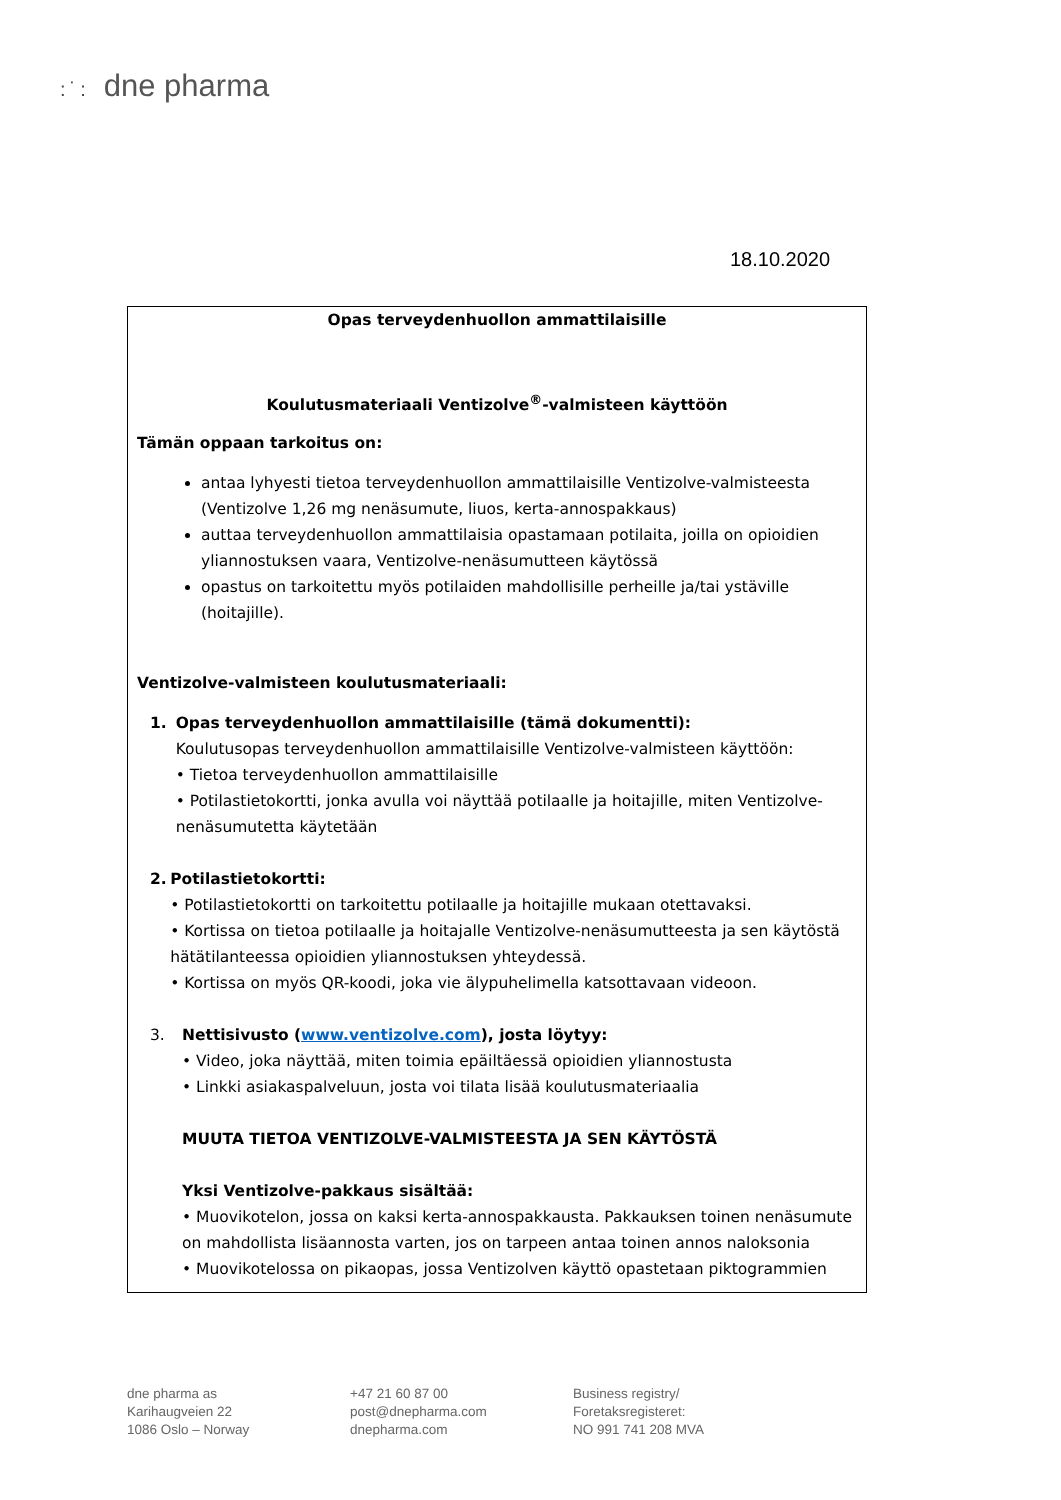:˙: dne pharma
18.10.2020
Opas terveydenhuollon ammattilaisille
Koulutusmateriaali Ventizolve<sup>®</sup>-valmisteen käyttöön
Tämän oppaan tarkoitus on:
antaa lyhyesti tietoa terveydenhuollon ammattilaisille Ventizolve-valmisteesta (Ventizolve 1,26 mg nenäsumute, liuos, kerta-annospakkaus)
auttaa terveydenhuollon ammattilaisia opastamaan potilaita, joilla on opioidien yliannostuksen vaara, Ventizolve-nenäsumutteen käytössä
opastus on tarkoitettu myös potilaiden mahdollisille perheille ja/tai ystäville (hoitajille).
Ventizolve-valmisteen koulutusmateriaali:
1. Opas terveydenhuollon ammattilaisille (tämä dokumentti):
Koulutusopas terveydenhuollon ammattilaisille Ventizolve-valmisteen käyttöön:
• Tietoa terveydenhuollon ammattilaisille
• Potilastietokortti, jonka avulla voi näyttää potilaalle ja hoitajille, miten Ventizolve-nenäsumutetta käytetään
2. Potilastietokortti:
• Potilastietokortti on tarkoitettu potilaalle ja hoitajille mukaan otettavaksi.
• Kortissa on tietoa potilaalle ja hoitajalle Ventizolve-nenäsumutteesta ja sen käytöstä hätätilanteessa opioidien yliannostuksen yhteydessä.
• Kortissa on myös QR-koodi, joka vie älypuhelimella katsottavaan videoon.
3. Nettisivusto (www.ventizolve.com), josta löytyy:
• Video, joka näyttää, miten toimia epäiltäessä opioidien yliannostusta
• Linkki asiakaspalveluun, josta voi tilata lisää koulutusmateriaalia
MUUTA TIETOA VENTIZOLVE-VALMISTEESTA JA SEN KÄYTÖSTÄ
Yksi Ventizolve-pakkaus sisältää:
• Muovikotelon, jossa on kaksi kerta-annospakkausta. Pakkauksen toinen nenäsumute on mahdollista lisäannosta varten, jos on tarpeen antaa toinen annos naloksonia
• Muovikotelossa on pikaopas, jossa Ventizolven käyttö opastetaan piktogrammien
dne pharma as
Karihaugveien 22
1086 Oslo – Norway
+47 21 60 87 00
post@dnepharma.com
dnepharma.com
Business registry/
Foretaksregisteret:
NO 991 741 208 MVA